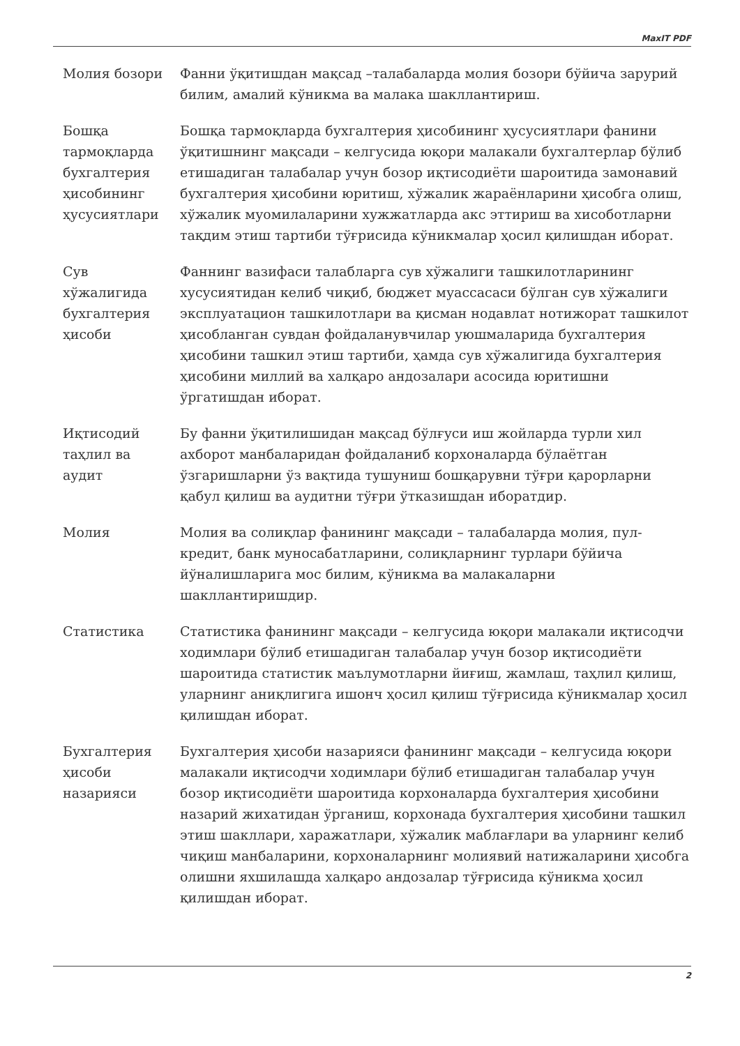MaxIT PDF
| Молия бозори | Фанни ўқитишдан мақсад –талабаларда молия бозори бўйича зарурий билим, амалий кўникма ва малака шакллантириш. |
| Бошқа тармоқларда бухгалтерия ҳисобининг ҳусусиятлари | Бошқа тармоқларда бухгалтерия ҳисобининг ҳусусиятлари фанини ўқитишнинг мақсади – келгусида юқори малакали бухгалтерлар бўлиб етишадиган талабалар учун бозор иқтисодиёти шароитида замонавий бухгалтерия ҳисобини юритиш, хўжалик жараёнларини ҳисобга олиш, хўжалик муомилаларини хужжатларда акс эттириш ва хисоботларни тақдим этиш тартиби тўғрисида кўникмалар ҳосил қилишдан иборат. |
| Сув хўжалигида бухгалтерия ҳисоби | Фаннинг вазифаси талабларга сув хўжалиги ташкилотларининг хусусиятидан келиб чиқиб, бюджет муассасаси бўлган сув хўжалиги эксплуатацион ташкилотлари ва қисман нодавлат нотижорат ташкилот ҳисобланган сувдан фойдаланувчилар уюшмаларида бухгалтерия ҳисобини ташкил этиш тартиби, ҳамда сув хўжалигида бухгалтерия ҳисобини миллий ва халқаро андозалари асосида юритишни ўргатишдан иборат. |
| Иқтисодий таҳлил ва аудит | Бу фанни ўқитилишидан мақсад бўлғуси иш жойларда турли хил ахборот манбаларидан фойдаланиб корхоналарда бўлаётган ўзгаришларни ўз вақтида тушуниш бошқарувни тўғри қарорларни қабул қилиш ва аудитни тўғри ўтказишдан иборатдир. |
| Молия | Молия ва солиқлар фанининг мақсади – талабаларда молия, пул-кредит, банк муносабатларини, солиқларнинг турлари бўйича йўналишларига мос билим, кўникма ва малакаларни шакллантиришдир. |
| Статистика | Статистика фанининг мақсади – келгусида юқори малакали иқтисодчи ходимлари бўлиб етишадиган талабалар учун бозор иқтисодиёти шароитида статистик маълумотларни йиғиш, жамлаш, таҳлил қилиш, уларнинг аниқлигига ишонч ҳосил қилиш тўғрисида кўникмалар ҳосил қилишдан иборат. |
| Бухгалтерия ҳисоби назарияси | Бухгалтерия ҳисоби назарияси фанининг мақсади – келгусида юқори малакали иқтисодчи ходимлари бўлиб етишадиган талабалар учун бозор иқтисодиёти шароитида корхоналарда бухгалтерия ҳисобини назарий жихатидан ўрганиш, корхонада бухгалтерия ҳисобини ташкил этиш шакллари, харажатлари, хўжалик маблағлари ва уларнинг келиб чиқиш манбаларини, корхоналарнинг молиявий натижаларини ҳисобга олишни яхшилашда халқаро андозалар тўғрисида кўникма ҳосил қилишдан иборат. |
2